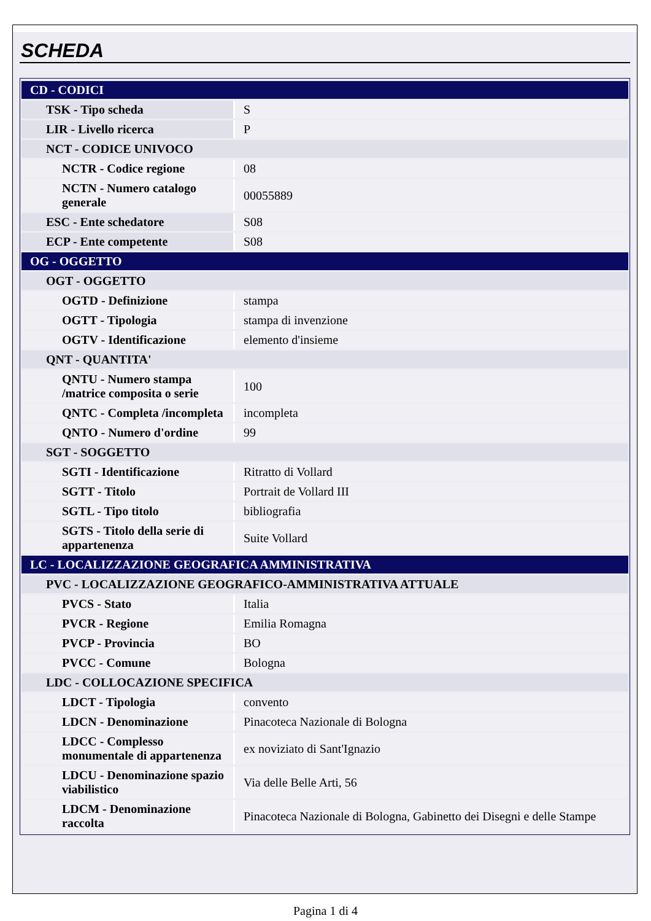SCHEDA
| CD - CODICI | |
| TSK - Tipo scheda | S |
| LIR - Livello ricerca | P |
| NCT - CODICE UNIVOCO | |
| NCTR - Codice regione | 08 |
| NCTN - Numero catalogo generale | 00055889 |
| ESC - Ente schedatore | S08 |
| ECP - Ente competente | S08 |
| OG - OGGETTO | |
| OGT - OGGETTO | |
| OGTD - Definizione | stampa |
| OGTT - Tipologia | stampa di invenzione |
| OGTV - Identificazione | elemento d'insieme |
| QNT - QUANTITA' | |
| QNTU - Numero stampa /matrice composita o serie | 100 |
| QNTC - Completa /incompleta | incompleta |
| QNTO - Numero d'ordine | 99 |
| SGT - SOGGETTO | |
| SGTI - Identificazione | Ritratto di Vollard |
| SGTT - Titolo | Portrait de Vollard III |
| SGTL - Tipo titolo | bibliografia |
| SGTS - Titolo della serie di appartenenza | Suite Vollard |
| LC - LOCALIZZAZIONE GEOGRAFICA AMMINISTRATIVA | |
| PVC - LOCALIZZAZIONE GEOGRAFICO-AMMINISTRATIVA ATTUALE | |
| PVCS - Stato | Italia |
| PVCR - Regione | Emilia Romagna |
| PVCP - Provincia | BO |
| PVCC - Comune | Bologna |
| LDC - COLLOCAZIONE SPECIFICA | |
| LDCT - Tipologia | convento |
| LDCN - Denominazione | Pinacoteca Nazionale di Bologna |
| LDCC - Complesso monumentale di appartenenza | ex noviziato di Sant'Ignazio |
| LDCU - Denominazione spazio viabilistico | Via delle Belle Arti, 56 |
| LDCM - Denominazione raccolta | Pinacoteca Nazionale di Bologna, Gabinetto dei Disegni e delle Stampe |
Pagina 1 di 4